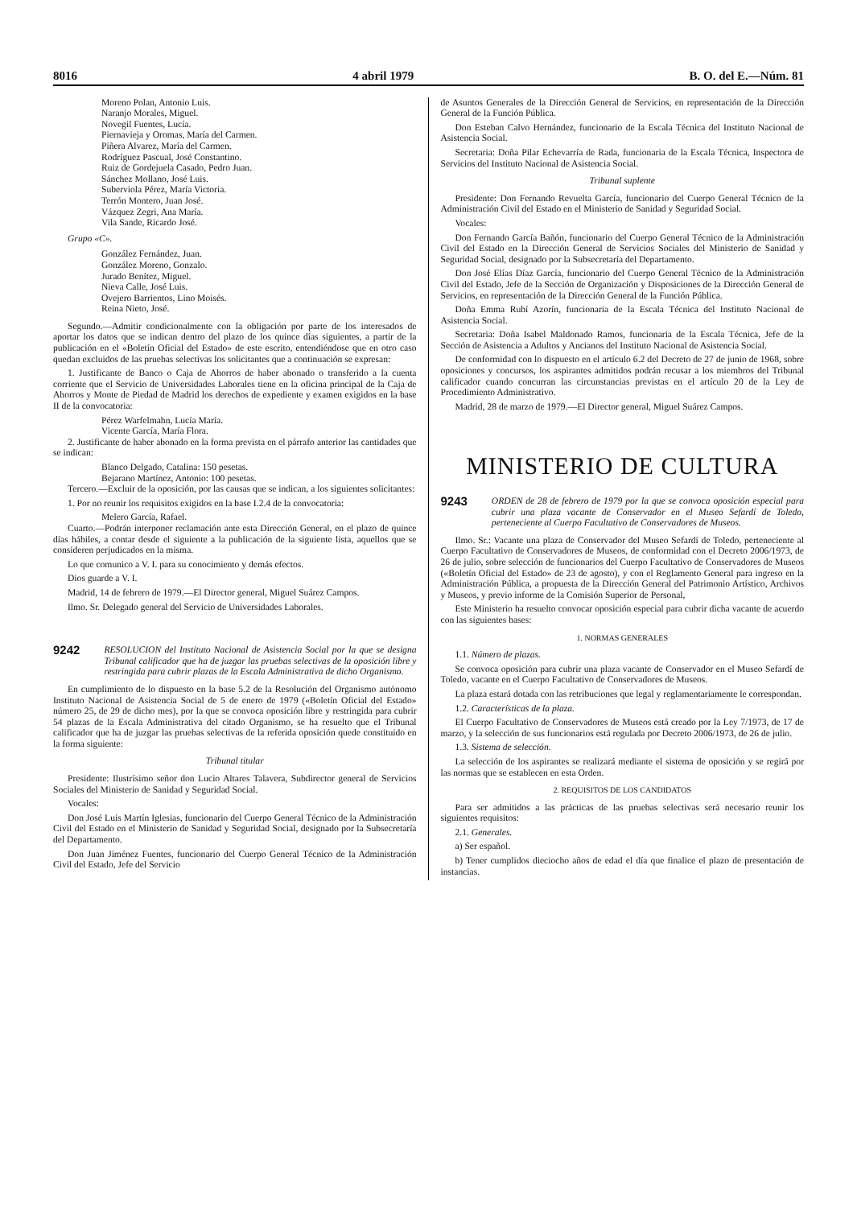8016 4 abril 1979 B. O. del E.—Núm. 81
Moreno Polan, Antonio Luis.
Naranjo Morales, Miguel.
Novegil Fuentes, Lucía.
Piernavieja y Oromas, María del Carmen.
Piñera Alvarez, María del Carmen.
Rodríguez Pascual, José Constantino.
Ruiz de Gordejuela Casado, Pedro Juan.
Sánchez Mollano, José Luis.
Suberviola Pérez, María Victoria.
Terrón Montero, Juan José.
Vázquez Zegri, Ana María.
Vila Sande, Ricardo José.
Grupo «C».
González Fernández, Juan.
González Moreno, Gonzalo.
Jurado Benítez, Miguel.
Nieva Calle, José Luis.
Ovejero Barrientos, Lino Moisés.
Reina Nieto, José.
Segundo.—Admitir condicionalmente con la obligación por parte de los interesados de aportar los datos que se indican dentro del plazo de los quince días siguientes, a partir de la publicación en el «Boletín Oficial del Estado» de este escrito, entendiéndose que en otro caso quedan excluidos de las pruebas selectivas los solicitantes que a continuación se expresan:
1. Justificante de Banco o Caja de Ahorros de haber abonado o transferido a la cuenta corriente que el Servicio de Universidades Laborales tiene en la oficina principal de la Caja de Ahorros y Monte de Piedad de Madrid los derechos de expediente y examen exigidos en la base II de la convocatoria:
Pérez Warfelmahn, Lucía María.
Vicente García, María Flora.
2. Justificante de haber abonado en la forma prevista en el párrafo anterior las cantidades que se indican:
Blanco Delgado, Catalina: 150 pesetas.
Bejarano Martínez, Antonio: 100 pesetas.
Tercero.—Excluir de la oposición, por las causas que se indican, a los siguientes solicitantes:
1. Por no reunir los requisitos exigidos en la base I.2.4 de la convocatoria:
Melero García, Rafael.
Cuarto.—Podrán interponer reclamación ante esta Dirección General, en el plazo de quince días hábiles, a contar desde el siguiente a la publicación de la siguiente lista, aquellos que se consideren perjudicados en la misma.
Lo que comunico a V. I. para su conocimiento y demás efectos.
Dios guarde a V. I.
Madrid, 14 de febrero de 1979.—El Director general, Miguel Suárez Campos.
Ilmo. Sr. Delegado general del Servicio de Universidades Laborales.
9242 RESOLUCION del Instituto Nacional de Asistencia Social por la que se designa Tribunal calificador que ha de juzgar las pruebas selectivas de la oposición libre y restringida para cubrir plazas de la Escala Administrativa de dicho Organismo.
En cumplimiento de lo dispuesto en la base 5.2 de la Resolución del Organismo autónomo Instituto Nacional de Asistencia Social de 5 de enero de 1979 («Boletín Oficial del Estado» número 25, de 29 de dicho mes), por la que se convoca oposición libre y restringida para cubrir 54 plazas de la Escala Administrativa del citado Organismo, se ha resuelto que el Tribunal calificador que ha de juzgar las pruebas selectivas de la referida oposición quede constituido en la forma siguiente:
Tribunal titular
Presidente: Ilustrísimo señor don Lucio Altares Talavera, Subdirector general de Servicios Sociales del Ministerio de Sanidad y Seguridad Social.
Vocales:
Don José Luis Martín Iglesias, funcionario del Cuerpo General Técnico de la Administración Civil del Estado en el Ministerio de Sanidad y Seguridad Social, designado por la Subsecretaría del Departamento.
Don Juan Jiménez Fuentes, funcionario del Cuerpo General Técnico de la Administración Civil del Estado, Jefe del Servicio
de Asuntos Generales de la Dirección General de Servicios, en representación de la Dirección General de la Función Pública.
Don Esteban Calvo Hernández, funcionario de la Escala Técnica del Instituto Nacional de Asistencia Social.
Secretaria: Doña Pilar Echevarría de Rada, funcionaria de la Escala Técnica, Inspectora de Servicios del Instituto Nacional de Asistencia Social.
Tribunal suplente
Presidente: Don Fernando Revuelta García, funcionario del Cuerpo General Técnico de la Administración Civil del Estado en el Ministerio de Sanidad y Seguridad Social.
Vocales:
Don Fernando García Bañón, funcionario del Cuerpo General Técnico de la Administración Civil del Estado en la Dirección General de Servicios Sociales del Ministerio de Sanidad y Seguridad Social, designado por la Subsecretaría del Departamento.
Don José Elías Díaz García, funcionario del Cuerpo General Técnico de la Administración Civil del Estado, Jefe de la Sección de Organización y Disposiciones de la Dirección General de Servicios, en representación de la Dirección General de la Función Pública.
Doña Emma Rubí Azorín, funcionaria de la Escala Técnica del Instituto Nacional de Asistencia Social.
Secretaria: Doña Isabel Maldonado Ramos, funcionaria de la Escala Técnica, Jefe de la Sección de Asistencia a Adultos y Ancianos del Instituto Nacional de Asistencia Social.
De conformidad con lo dispuesto en el artículo 6.2 del Decreto de 27 de junio de 1968, sobre oposiciones y concursos, los aspirantes admitidos podrán recusar a los miembros del Tribunal calificador cuando concurran las circunstancias previstas en el artículo 20 de la Ley de Procedimiento Administrativo.
Madrid, 28 de marzo de 1979.—El Director general, Miguel Suárez Campos.
MINISTERIO DE CULTURA
9243 ORDEN de 28 de febrero de 1979 por la que se convoca oposición especial para cubrir una plaza vacante de Conservador en el Museo Sefardí de Toledo, perteneciente al Cuerpo Facultativo de Conservadores de Museos.
Ilmo. Sr.: Vacante una plaza de Conservador del Museo Sefardí de Toledo, perteneciente al Cuerpo Facultativo de Conservadores de Museos, de conformidad con el Decreto 2006/1973, de 26 de julio, sobre selección de funcionarios del Cuerpo Facultativo de Conservadores de Museos («Boletín Oficial del Estado» de 23 de agosto), y con el Reglamento General para ingreso en la Administración Pública, a propuesta de la Dirección General del Patrimonio Artístico, Archivos y Museos, y previo informe de la Comisión Superior de Personal,
Este Ministerio ha resuelto convocar oposición especial para cubrir dicha vacante de acuerdo con las siguientes bases:
1. NORMAS GENERALES
1.1. Número de plazas.
Se convoca oposición para cubrir una plaza vacante de Conservador en el Museo Sefardí de Toledo, vacante en el Cuerpo Facultativo de Conservadores de Museos.
La plaza estará dotada con las retribuciones que legal y reglamentariamente le correspondan.
1.2. Características de la plaza.
El Cuerpo Facultativo de Conservadores de Museos está creado por la Ley 7/1973, de 17 de marzo, y la selección de sus funcionarios está regulada por Decreto 2006/1973, de 26 de julio.
1.3. Sistema de selección.
La selección de los aspirantes se realizará mediante el sistema de oposición y se regirá por las normas que se establecen en esta Orden.
2. REQUISITOS DE LOS CANDIDATOS
Para ser admitidos a las prácticas de las pruebas selectivas será necesario reunir los siguientes requisitos:
2.1. Generales.
a) Ser español.
b) Tener cumplidos dieciocho años de edad el día que finalice el plazo de presentación de instancias.